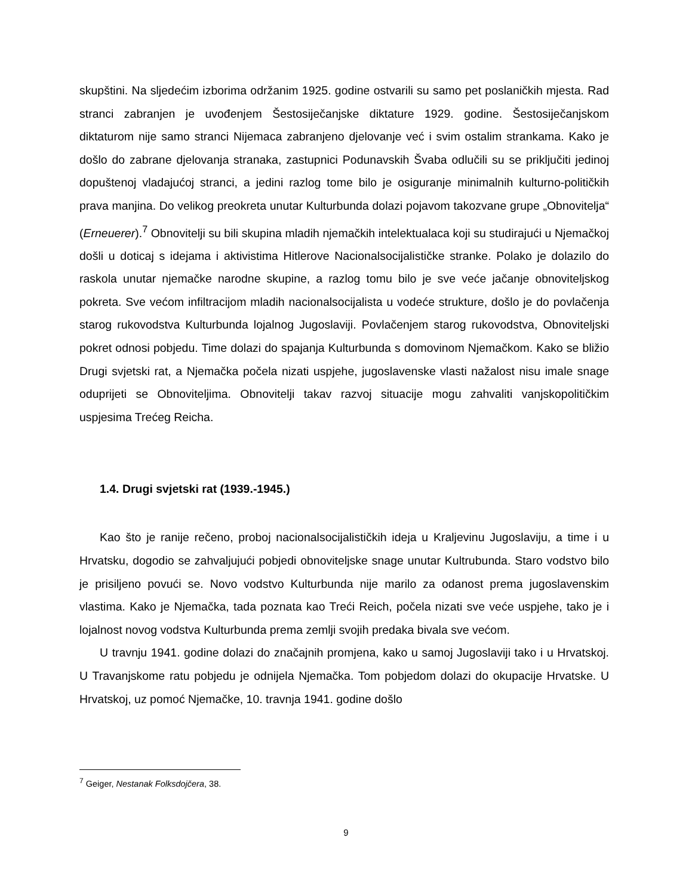skupštini. Na sljedećim izborima održanim 1925. godine ostvarili su samo pet poslaničkih mjesta. Rad stranci zabranjen je uvođenjem Šestosiječanjske diktature 1929. godine. Šestosiječanjskom diktaturom nije samo stranci Nijemaca zabranjeno djelovanje već i svim ostalim strankama. Kako je došlo do zabrane djelovanja stranaka, zastupnici Podunavskih Švaba odlučili su se priključiti jedinoj dopuštenoj vladajućoj stranci, a jedini razlog tome bilo je osiguranje minimalnih kulturno-političkih prava manjina. Do velikog preokreta unutar Kulturbunda dolazi pojavom takozvane grupe „Obnovitelja“ (Erneuerer).<sup>7</sup> Obnovitelji su bili skupina mladih njemačkih intelektualaca koji su studirajući u Njemačkoj došli u doticaj s idejama i aktivistima Hitlerove Nacionalsocijalističke stranke. Polako je dolazilo do raskola unutar njemačke narodne skupine, a razlog tomu bilo je sve veće jačanje obnoviteljskog pokreta. Sve većom infiltracijom mladih nacionalsocijalista u vodeće strukture, došlo je do povlačenja starog rukovodstva Kulturbunda lojalnog Jugoslaviji. Povlačenjem starog rukovodstva, Obnoviteljski pokret odnosi pobjedu. Time dolazi do spajanja Kulturbunda s domovinom Njemačkom. Kako se bližio Drugi svjetski rat, a Njemačka počela nizati uspjehe, jugoslavenske vlasti nažalost nisu imale snage oduprijeti se Obnoviteljima. Obnovitelji takav razvoj situacije mogu zahvaliti vanjskopolitičkim uspjesima Trećeg Reicha.
1.4. Drugi svjetski rat (1939.-1945.)
Kao što je ranije rečeno, proboj nacionalsocijalističkih ideja u Kraljevinu Jugoslaviju, a time i u Hrvatsku, dogodio se zahvaljujući pobjedi obnoviteljske snage unutar Kultrubunda. Staro vodstvo bilo je prisiljeno povući se. Novo vodstvo Kulturbunda nije marilo za odanost prema jugoslavenskim vlastima. Kako je Njemačka, tada poznata kao Treći Reich, počela nizati sve veće uspjehe, tako je i lojalnost novog vodstva Kulturbunda prema zemlji svojih predaka bivala sve većom.
U travnju 1941. godine dolazi do značajnih promjena, kako u samoj Jugoslaviji tako i u Hrvatskoj. U Travanjskome ratu pobjedu je odnijela Njemačka. Tom pobjedom dolazi do okupacije Hrvatske. U Hrvatskoj, uz pomoć Njemačke, 10. travnja 1941. godine došlo
<sup>7</sup> Geiger, Nestanak Folksdojčera, 38.
9